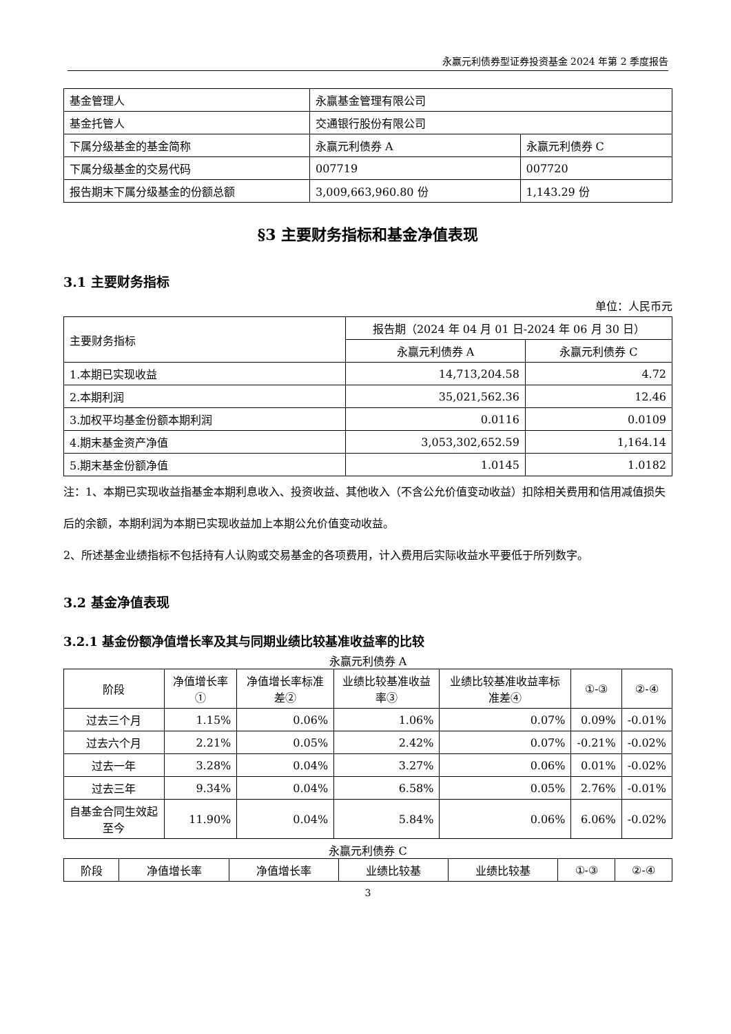永赢元利债券型证券投资基金 2024 年第 2 季度报告
| 基金管理人 | 永赢基金管理有限公司 | |
| 基金托管人 | 交通银行股份有限公司 | |
| 下属分级基金的基金简称 | 永赢元利债券 A | 永赢元利债券 C |
| 下属分级基金的交易代码 | 007719 | 007720 |
| 报告期末下属分级基金的份额总额 | 3,009,663,960.80 份 | 1,143.29 份 |
§3 主要财务指标和基金净值表现
3.1 主要财务指标
单位：人民币元
| 主要财务指标 | 报告期（2024 年 04 月 01 日-2024 年 06 月 30 日） | |
| | 永赢元利债券 A | 永赢元利债券 C |
| 1.本期已实现收益 | 14,713,204.58 | 4.72 |
| 2.本期利润 | 35,021,562.36 | 12.46 |
| 3.加权平均基金份额本期利润 | 0.0116 | 0.0109 |
| 4.期末基金资产净值 | 3,053,302,652.59 | 1,164.14 |
| 5.期末基金份额净值 | 1.0145 | 1.0182 |
注：1、本期已实现收益指基金本期利息收入、投资收益、其他收入（不含公允价值变动收益）扣除相关费用和信用减值损失后的余额，本期利润为本期已实现收益加上本期公允价值变动收益。
2、所述基金业绩指标不包括持有人认购或交易基金的各项费用，计入费用后实际收益水平要低于所列数字。
3.2 基金净值表现
3.2.1 基金份额净值增长率及其与同期业绩比较基准收益率的比较
永赢元利债券 A
| 阶段 | 净值增长率① | 净值增长率标准差② | 业绩比较基准收益率③ | 业绩比较基准收益率标准差④ | ①-③ | ②-④ |
| 过去三个月 | 1.15% | 0.06% | 1.06% | 0.07% | 0.09% | -0.01% |
| 过去六个月 | 2.21% | 0.05% | 2.42% | 0.07% | -0.21% | -0.02% |
| 过去一年 | 3.28% | 0.04% | 3.27% | 0.06% | 0.01% | -0.02% |
| 过去三年 | 9.34% | 0.04% | 6.58% | 0.05% | 2.76% | -0.01% |
| 自基金合同生效起至今 | 11.90% | 0.04% | 5.84% | 0.06% | 6.06% | -0.02% |
永赢元利债券 C
| 阶段 | 净值增长率 | 净值增长率 | 业绩比较基 | 业绩比较基 | ①-③ | ②-④ |
3